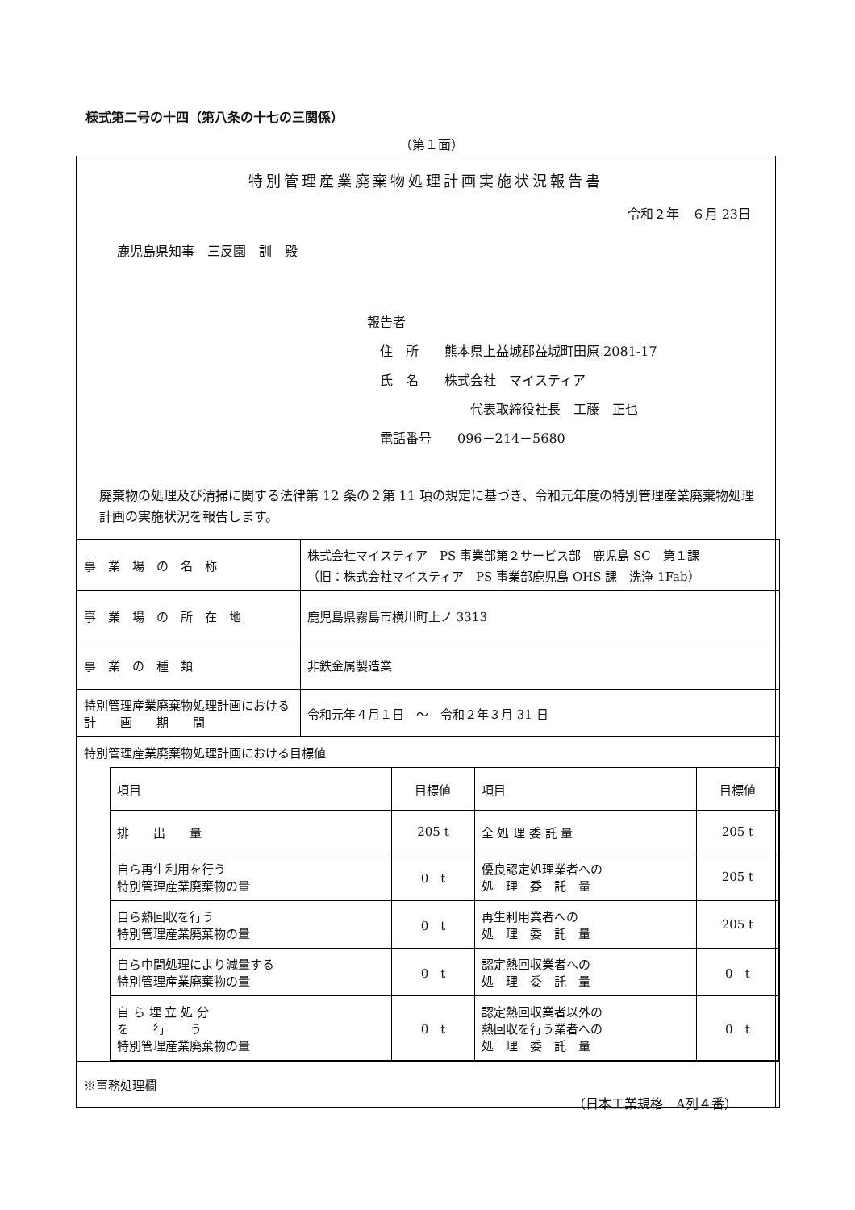様式第二号の十四（第八条の十七の三関係）
（第１面）
特別管理産業廃棄物処理計画実施状況報告書
令和２年　６月 23日
鹿児島県知事　三反園　訓　殿
報告者
　住　所　　熊本県上益城郡益城町田原 2081-17
　氏　名　　株式会社　マイスティア
　　　　　　　　代表取締役社長　工藤　正也
　電話番号　　096－214－5680
廃棄物の処理及び清掃に関する法律第 12 条の２第 11 項の規定に基づき、令和元年度の特別管理産業廃棄物処理計画の実施状況を報告します。
| 事 業 場 の 名 称 | 株式会社マイスティア PS 事業部第２サービス部 鹿児島 SC 第１課 （旧：株式会社マイスティア PS 事業部鹿児島 OHS 課 洗浄 1Fab） |
| 事 業 場 の 所 在 地 | 鹿児島県霧島市横川町上ノ 3313 |
| 事 業 の 種 類 | 非鉄金属製造業 |
| 特別管理産業廃棄物処理計画における 計 画 期 間 | 令和元年４月１日 ～ 令和２年３月 31 日 |
| 特別管理産業廃棄物処理計画における目標値 / 項目 / 目標値 / 項目 / 目標値 / / --- / --- / --- / --- / / 排 出 量 / 205 t / 全 処 理 委 託 量 / 205 t / / 自ら再生利用を行う 特別管理産業廃棄物の量 / 0 t / 優良認定処理業者への 処 理 委 託 量 / 205 t / / 自ら熱回収を行う 特別管理産業廃棄物の量 / 0 t / 再生利用業者への 処 理 委 託 量 / 205 t / / 自ら中間処理により減量する 特別管理産業廃棄物の量 / 0 t / 認定熱回収業者への 処 理 委 託 量 / 0 t / / 自 ら 埋 立 処 分 を 行 う 特別管理産業廃棄物の量 / 0 t / 認定熱回収業者以外の 熱回収を行う業者への 処 理 委 託 量 / 0 t / | |
| ※事務処理欄 | |
（日本工業規格　A列４番）